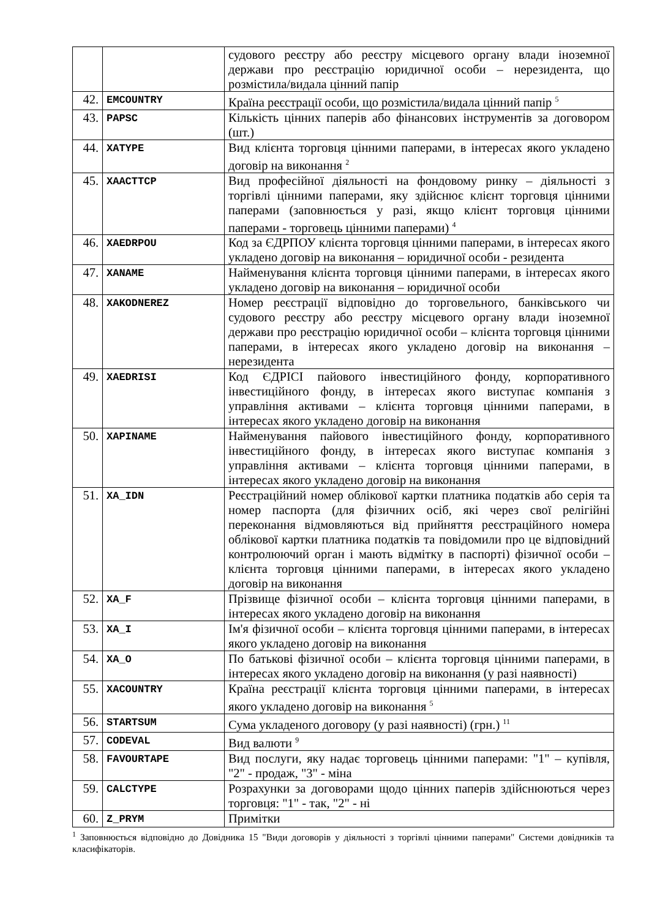| | | судового реєстру або реєстру місцевого органу влади іноземної держави про реєстрацію юридичної особи – нерезидента, що розмістила/видала цінний папір |
| 42. | EMCOUNTRY | Країна реєстрації особи, що розмістила/видала цінний папір <sup>5</sup> |
| 43. | PAPSC | Кількість цінних паперів або фінансових інструментів за договором (шт.) |
| 44. | XATYPE | Вид клієнта торговця цінними паперами, в інтересах якого укладено договір на виконання <sup>2</sup> |
| 45. | XAACTTCP | Вид професійної діяльності на фондовому ринку – діяльності з торгівлі цінними паперами, яку здійснює клієнт торговця цінними паперами (заповнюється у разі, якщо клієнт торговця цінними паперами - торговець цінними паперами) <sup>4</sup> |
| 46. | XAEDRPOU | Код за ЄДРПОУ клієнта торговця цінними паперами, в інтересах якого укладено договір на виконання – юридичної особи - резидента |
| 47. | XANAME | Найменування клієнта торговця цінними паперами, в інтересах якого укладено договір на виконання – юридичної особи |
| 48. | XAKODNEREZ | Номер реєстрації відповідно до торговельного, банківського чи судового реєстру або реєстру місцевого органу влади іноземної держави про реєстрацію юридичної особи – клієнта торговця цінними паперами, в інтересах якого укладено договір на виконання – нерезидента |
| 49. | XAEDRISI | Код ЄДРІСІ пайового інвестиційного фонду, корпоративного інвестиційного фонду, в інтересах якого виступає компанія з управління активами – клієнта торговця цінними паперами, в інтересах якого укладено договір на виконання |
| 50. | XAPINAME | Найменування пайового інвестиційного фонду, корпоративного інвестиційного фонду, в інтересах якого виступає компанія з управління активами – клієнта торговця цінними паперами, в інтересах якого укладено договір на виконання |
| 51. | XA_IDN | Реєстраційний номер облікової картки платника податків або серія та номер паспорта (для фізичних осіб, які через свої релігійні переконання відмовляються від прийняття реєстраційного номера облікової картки платника податків та повідомили про це відповідний контролюючий орган і мають відмітку в паспорті) фізичної особи – клієнта торговця цінними паперами, в інтересах якого укладено договір на виконання |
| 52. | XA_F | Прізвище фізичної особи – клієнта торговця цінними паперами, в інтересах якого укладено договір на виконання |
| 53. | XA_I | Ім'я фізичної особи – клієнта торговця цінними паперами, в інтересах якого укладено договір на виконання |
| 54. | XA_O | По батькові фізичної особи – клієнта торговця цінними паперами, в інтересах якого укладено договір на виконання (у разі наявності) |
| 55. | XACOUNTRY | Країна реєстрації клієнта торговця цінними паперами, в інтересах якого укладено договір на виконання <sup>5</sup> |
| 56. | STARTSUM | Сума укладеного договору (у разі наявності) (грн.) <sup>11</sup> |
| 57. | CODEVAL | Вид валюти <sup>9</sup> |
| 58. | FAVOURTAPE | Вид послуги, яку надає торговець цінними паперами: "1" – купівля, "2" - продаж, "3" - міна |
| 59. | CALCTYPE | Розрахунки за договорами щодо цінних паперів здійснюються через торговця: "1" - так, "2" - ні |
| 60. | Z_PRYM | Примітки |
<sup>1</sup> Заповнюється відповідно до Довідника 15 "Види договорів у діяльності з торгівлі цінними паперами" Системи довідників та класифікаторів.